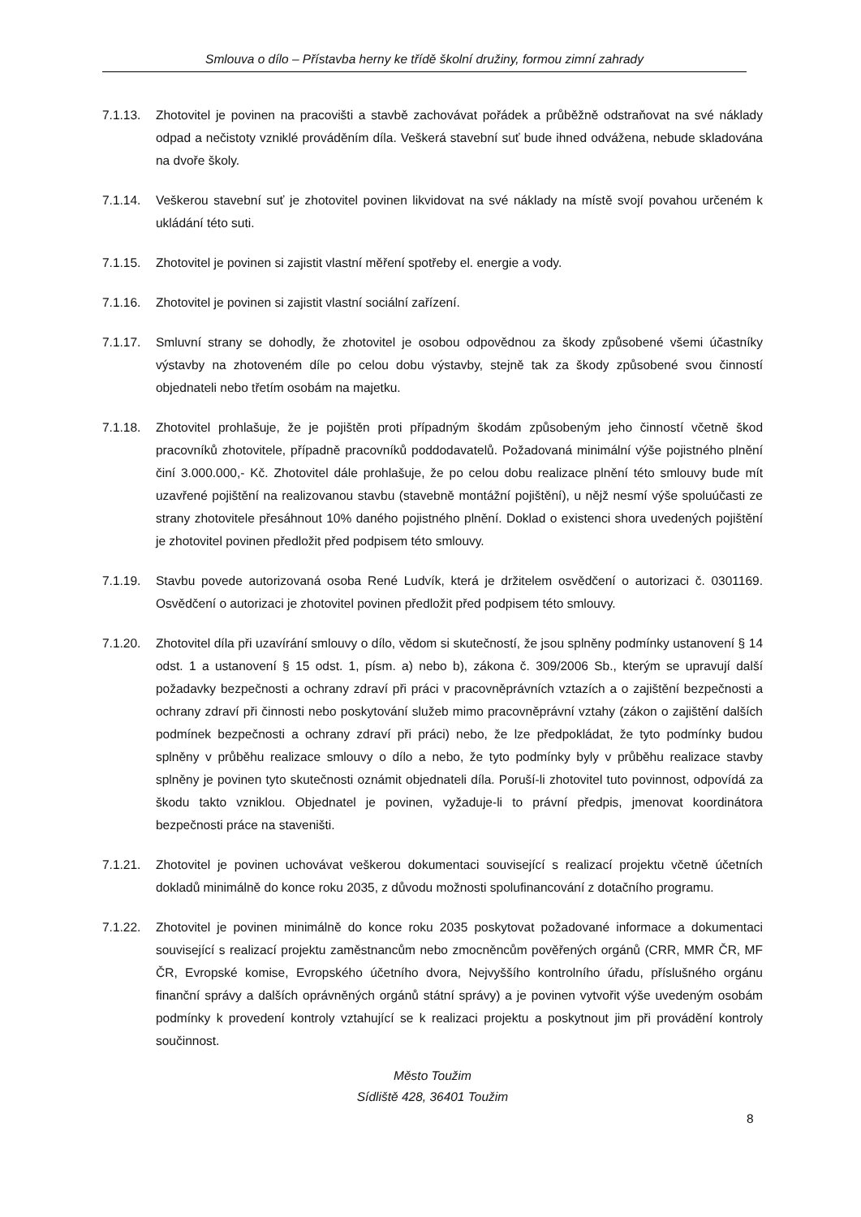Smlouva o dílo – Přístavba herny ke třídě školní družiny, formou zimní zahrady
7.1.13. Zhotovitel je povinen na pracovišti a stavbě zachovávat pořádek a průběžně odstraňovat na své náklady odpad a nečistoty vzniklé prováděním díla. Veškerá stavební suť bude ihned odvážena, nebude skladována na dvoře školy.
7.1.14. Veškerou stavební suť je zhotovitel povinen likvidovat na své náklady na místě svojí povahou určeném k ukládání této suti.
7.1.15. Zhotovitel je povinen si zajistit vlastní měření spotřeby el. energie a vody.
7.1.16. Zhotovitel je povinen si zajistit vlastní sociální zařízení.
7.1.17. Smluvní strany se dohodly, že zhotovitel je osobou odpovědnou za škody způsobené všemi účastníky výstavby na zhotoveném díle po celou dobu výstavby, stejně tak za škody způsobené svou činností objednateli nebo třetím osobám na majetku.
7.1.18. Zhotovitel prohlašuje, že je pojištěn proti případným škodám způsobeným jeho činností včetně škod pracovníků zhotovitele, případně pracovníků poddodavatelů. Požadovaná minimální výše pojistného plnění činí 3.000.000,- Kč. Zhotovitel dále prohlašuje, že po celou dobu realizace plnění této smlouvy bude mít uzavřené pojištění na realizovanou stavbu (stavebně montážní pojištění), u nějž nesmí výše spoluúčasti ze strany zhotovitele přesáhnout 10% daného pojistného plnění. Doklad o existenci shora uvedených pojištění je zhotovitel povinen předložit před podpisem této smlouvy.
7.1.19. Stavbu povede autorizovaná osoba René Ludvík, která je držitelem osvědčení o autorizaci č. 0301169. Osvědčení o autorizaci je zhotovitel povinen předložit před podpisem této smlouvy.
7.1.20. Zhotovitel díla při uzavírání smlouvy o dílo, vědom si skutečností, že jsou splněny podmínky ustanovení § 14 odst. 1 a ustanovení § 15 odst. 1, písm. a) nebo b), zákona č. 309/2006 Sb., kterým se upravují další požadavky bezpečnosti a ochrany zdraví při práci v pracovněprávních vztazích a o zajištění bezpečnosti a ochrany zdraví při činnosti nebo poskytování služeb mimo pracovněprávní vztahy (zákon o zajištění dalších podmínek bezpečnosti a ochrany zdraví při práci) nebo, že lze předpokládat, že tyto podmínky budou splněny v průběhu realizace smlouvy o dílo a nebo, že tyto podmínky byly v průběhu realizace stavby splněny je povinen tyto skutečnosti oznámit objednateli díla. Poruší-li zhotovitel tuto povinnost, odpovídá za škodu takto vzniklou. Objednatel je povinen, vyžaduje-li to právní předpis, jmenovat koordinátora bezpečnosti práce na staveništi.
7.1.21. Zhotovitel je povinen uchovávat veškerou dokumentaci související s realizací projektu včetně účetních dokladů minimálně do konce roku 2035, z důvodu možnosti spolufinancování z dotačního programu.
7.1.22. Zhotovitel je povinen minimálně do konce roku 2035 poskytovat požadované informace a dokumentaci související s realizací projektu zaměstnancům nebo zmocněncům pověřených orgánů (CRR, MMR ČR, MF ČR, Evropské komise, Evropského účetního dvora, Nejvyššího kontrolního úřadu, příslušného orgánu finanční správy a dalších oprávněných orgánů státní správy) a je povinen vytvořit výše uvedeným osobám podmínky k provedení kontroly vztahující se k realizaci projektu a poskytnout jim při provádění kontroly součinnost.
Město Toužim
Sídliště 428, 36401 Toužim
8